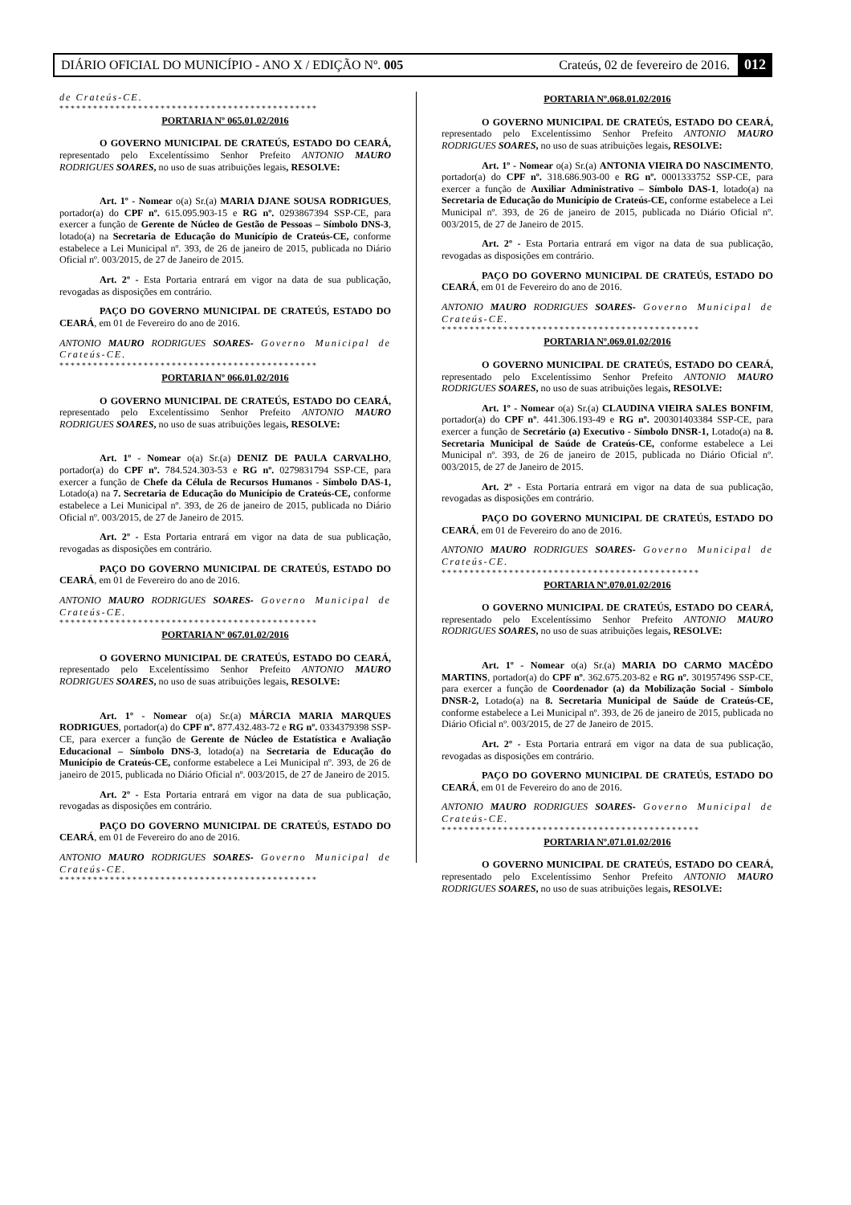DIÁRIO OFICIAL DO MUNICÍPIO - ANO X / EDIÇÃO Nº. 005 Crateús, 02 de fevereiro de 2016. 012
de Crateús-CE.
**********************************************
PORTARIA Nº 065.01.02/2016
O GOVERNO MUNICIPAL DE CRATEÚS, ESTADO DO CEARÁ, representado pelo Excelentíssimo Senhor Prefeito ANTONIO MAURO RODRIGUES SOARES, no uso de suas atribuições legais, RESOLVE:
Art. 1º - Nomear o(a) Sr.(a) MARIA DJANE SOUSA RODRIGUES, portador(a) do CPF nº. 615.095.903-15 e RG nº. 0293867394 SSP-CE, para exercer a função de Gerente de Núcleo de Gestão de Pessoas – Símbolo DNS-3, lotado(a) na Secretaria de Educação do Município de Crateús-CE, conforme estabelece a Lei Municipal nº. 393, de 26 de janeiro de 2015, publicada no Diário Oficial nº. 003/2015, de 27 de Janeiro de 2015.
Art. 2º - Esta Portaria entrará em vigor na data de sua publicação, revogadas as disposições em contrário.
PAÇO DO GOVERNO MUNICIPAL DE CRATEÚS, ESTADO DO CEARÁ, em 01 de Fevereiro do ano de 2016.
ANTONIO MAURO RODRIGUES SOARES- Governo Municipal de Crateús-CE.
**********************************************
PORTARIA Nº 066.01.02/2016
O GOVERNO MUNICIPAL DE CRATEÚS, ESTADO DO CEARÁ, representado pelo Excelentíssimo Senhor Prefeito ANTONIO MAURO RODRIGUES SOARES, no uso de suas atribuições legais, RESOLVE:
Art. 1º - Nomear o(a) Sr.(a) DENIZ DE PAULA CARVALHO, portador(a) do CPF nº. 784.524.303-53 e RG nº. 0279831794 SSP-CE, para exercer a função de Chefe da Célula de Recursos Humanos - Símbolo DAS-1, Lotado(a) na 7. Secretaria de Educação do Município de Crateús-CE, conforme estabelece a Lei Municipal nº. 393, de 26 de janeiro de 2015, publicada no Diário Oficial nº. 003/2015, de 27 de Janeiro de 2015.
Art. 2º - Esta Portaria entrará em vigor na data de sua publicação, revogadas as disposições em contrário.
PAÇO DO GOVERNO MUNICIPAL DE CRATEÚS, ESTADO DO CEARÁ, em 01 de Fevereiro do ano de 2016.
ANTONIO MAURO RODRIGUES SOARES- Governo Municipal de Crateús-CE.
**********************************************
PORTARIA Nº 067.01.02/2016
O GOVERNO MUNICIPAL DE CRATEÚS, ESTADO DO CEARÁ, representado pelo Excelentíssimo Senhor Prefeito ANTONIO MAURO RODRIGUES SOARES, no uso de suas atribuições legais, RESOLVE:
Art. 1º - Nomear o(a) Sr.(a) MÁRCIA MARIA MARQUES RODRIGUES, portador(a) do CPF nº. 877.432.483-72 e RG nº. 0334379398 SSP-CE, para exercer a função de Gerente de Núcleo de Estatística e Avaliação Educacional – Símbolo DNS-3, lotado(a) na Secretaria de Educação do Município de Crateús-CE, conforme estabelece a Lei Municipal nº. 393, de 26 de janeiro de 2015, publicada no Diário Oficial nº. 003/2015, de 27 de Janeiro de 2015.
Art. 2º - Esta Portaria entrará em vigor na data de sua publicação, revogadas as disposições em contrário.
PAÇO DO GOVERNO MUNICIPAL DE CRATEÚS, ESTADO DO CEARÁ, em 01 de Fevereiro do ano de 2016.
ANTONIO MAURO RODRIGUES SOARES- Governo Municipal de Crateús-CE.
**********************************************
PORTARIA Nº.068.01.02/2016
O GOVERNO MUNICIPAL DE CRATEÚS, ESTADO DO CEARÁ, representado pelo Excelentíssimo Senhor Prefeito ANTONIO MAURO RODRIGUES SOARES, no uso de suas atribuições legais, RESOLVE:
Art. 1º - Nomear o(a) Sr.(a) ANTONIA VIEIRA DO NASCIMENTO, portador(a) do CPF nº. 318.686.903-00 e RG nº. 0001333752 SSP-CE, para exercer a função de Auxiliar Administrativo – Símbolo DAS-1, lotado(a) na Secretaria de Educação do Município de Crateús-CE, conforme estabelece a Lei Municipal nº. 393, de 26 de janeiro de 2015, publicada no Diário Oficial nº. 003/2015, de 27 de Janeiro de 2015.
Art. 2º - Esta Portaria entrará em vigor na data de sua publicação, revogadas as disposições em contrário.
PAÇO DO GOVERNO MUNICIPAL DE CRATEÚS, ESTADO DO CEARÁ, em 01 de Fevereiro do ano de 2016.
ANTONIO MAURO RODRIGUES SOARES- Governo Municipal de Crateús-CE.
**********************************************
PORTARIA Nº.069.01.02/2016
O GOVERNO MUNICIPAL DE CRATEÚS, ESTADO DO CEARÁ, representado pelo Excelentíssimo Senhor Prefeito ANTONIO MAURO RODRIGUES SOARES, no uso de suas atribuições legais, RESOLVE:
Art. 1º - Nomear o(a) Sr.(a) CLAUDINA VIEIRA SALES BONFIM, portador(a) do CPF nº. 441.306.193-49 e RG nº. 200301403384 SSP-CE, para exercer a função de Secretário (a) Executivo - Símbolo DNSR-1, Lotado(a) na 8. Secretaria Municipal de Saúde de Crateús-CE, conforme estabelece a Lei Municipal nº. 393, de 26 de janeiro de 2015, publicada no Diário Oficial nº. 003/2015, de 27 de Janeiro de 2015.
Art. 2º - Esta Portaria entrará em vigor na data de sua publicação, revogadas as disposições em contrário.
PAÇO DO GOVERNO MUNICIPAL DE CRATEÚS, ESTADO DO CEARÁ, em 01 de Fevereiro do ano de 2016.
ANTONIO MAURO RODRIGUES SOARES- Governo Municipal de Crateús-CE.
**********************************************
PORTARIA Nº.070.01.02/2016
O GOVERNO MUNICIPAL DE CRATEÚS, ESTADO DO CEARÁ, representado pelo Excelentíssimo Senhor Prefeito ANTONIO MAURO RODRIGUES SOARES, no uso de suas atribuições legais, RESOLVE:
Art. 1º - Nomear o(a) Sr.(a) MARIA DO CARMO MACÊDO MARTINS, portador(a) do CPF nº. 362.675.203-82 e RG nº. 301957496 SSP-CE, para exercer a função de Coordenador (a) da Mobilização Social - Símbolo DNSR-2, Lotado(a) na 8. Secretaria Municipal de Saúde de Crateús-CE, conforme estabelece a Lei Municipal nº. 393, de 26 de janeiro de 2015, publicada no Diário Oficial nº. 003/2015, de 27 de Janeiro de 2015.
Art. 2º - Esta Portaria entrará em vigor na data de sua publicação, revogadas as disposições em contrário.
PAÇO DO GOVERNO MUNICIPAL DE CRATEÚS, ESTADO DO CEARÁ, em 01 de Fevereiro do ano de 2016.
ANTONIO MAURO RODRIGUES SOARES- Governo Municipal de Crateús-CE.
**********************************************
PORTARIA Nº.071.01.02/2016
O GOVERNO MUNICIPAL DE CRATEÚS, ESTADO DO CEARÁ, representado pelo Excelentíssimo Senhor Prefeito ANTONIO MAURO RODRIGUES SOARES, no uso de suas atribuições legais, RESOLVE: